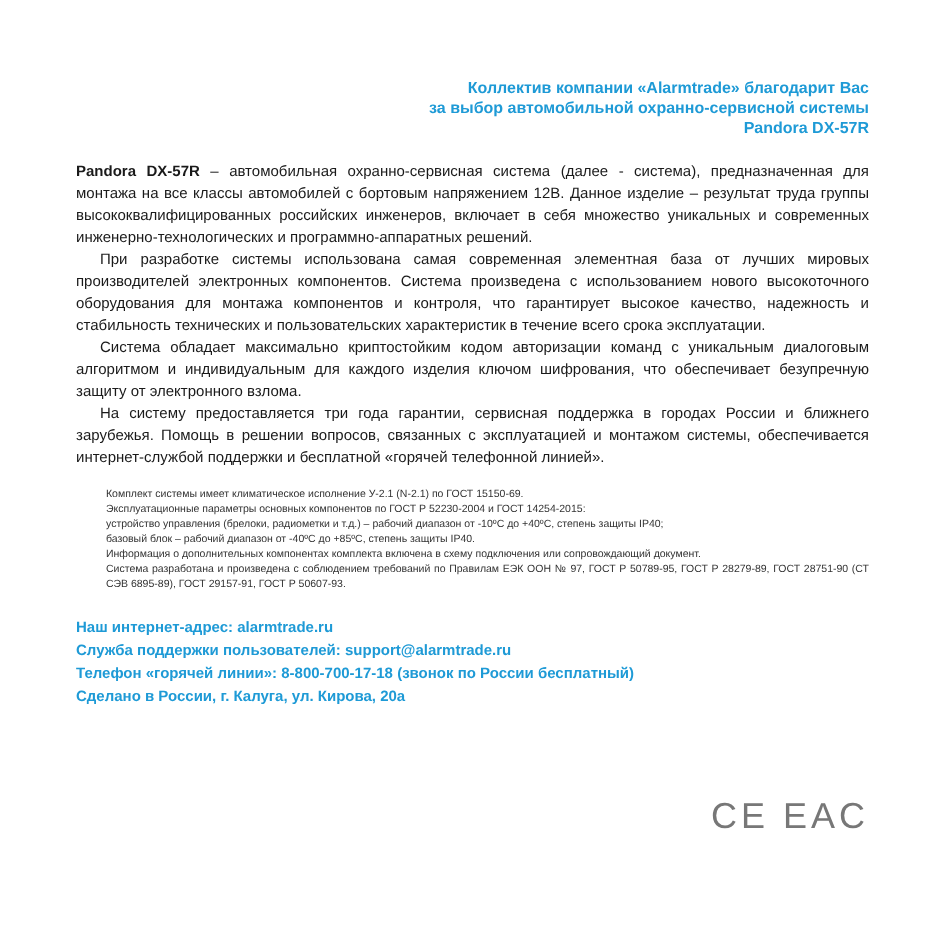Коллектив компании «Alarmtrade» благодарит Вас
за выбор автомобильной охранно-сервисной системы
Pandora DX-57R
Pandora DX-57R – автомобильная охранно-сервисная система (далее - система), предназначенная для монтажа на все классы автомобилей с бортовым напряжением 12В. Данное изделие – результат труда группы высококвалифицированных российских инженеров, включает в себя множество уникальных и современных инженерно-технологических и программно-аппаратных решений.
При разработке системы использована самая современная элементная база от лучших мировых производителей электронных компонентов. Система произведена с использованием нового высокоточного оборудования для монтажа компонентов и контроля, что гарантирует высокое качество, надежность и стабильность технических и пользовательских характеристик в течение всего срока эксплуатации.
Система обладает максимально криптостойким кодом авторизации команд с уникальным диалоговым алгоритмом и индивидуальным для каждого изделия ключом шифрования, что обеспечивает безупречную защиту от электронного взлома.
На систему предоставляется три года гарантии, сервисная поддержка в городах России и ближнего зарубежья. Помощь в решении вопросов, связанных с эксплуатацией и монтажом системы, обеспечивается интернет-службой поддержки и бесплатной «горячей телефонной линией».
Комплект системы имеет климатическое исполнение У-2.1 (N-2.1) по ГОСТ 15150-69.
Эксплуатационные параметры основных компонентов по ГОСТ Р 52230-2004 и ГОСТ 14254-2015:
устройство управления (брелоки, радиометки и т.д.) – рабочий диапазон от -10ºС до +40ºС, степень защиты IP40;
базовый блок – рабочий диапазон от -40ºС до +85ºС, степень защиты IP40.
Информация о дополнительных компонентах комплекта включена в схему подключения или сопровождающий документ.
Система разработана и произведена с соблюдением требований по Правилам ЕЭК ООН № 97, ГОСТ Р 50789-95, ГОСТ Р 28279-89, ГОСТ 28751-90 (СТ СЭВ 6895-89), ГОСТ 29157-91, ГОСТ Р 50607-93.
Наш интернет-адрес: alarmtrade.ru
Служба поддержки пользователей: support@alarmtrade.ru
Телефон «горячей линии»: 8-800-700-17-18 (звонок по России бесплатный)
Сделано в России, г. Калуга, ул. Кирова, 20а
CE EAC